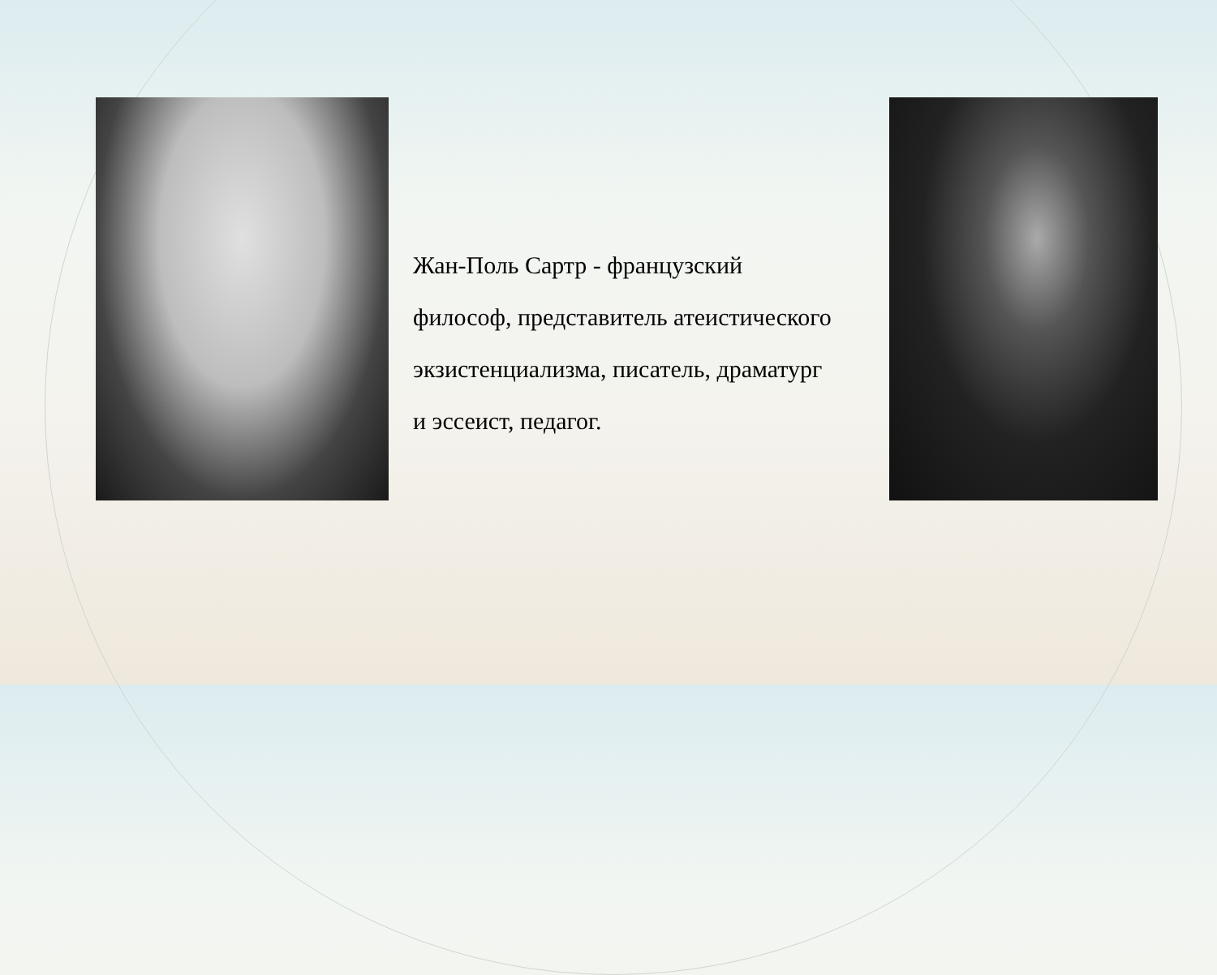Жан-Поль Сартр - французский философ, представитель атеистического экзистенциализма, писатель, драматург и эссеист, педагог.